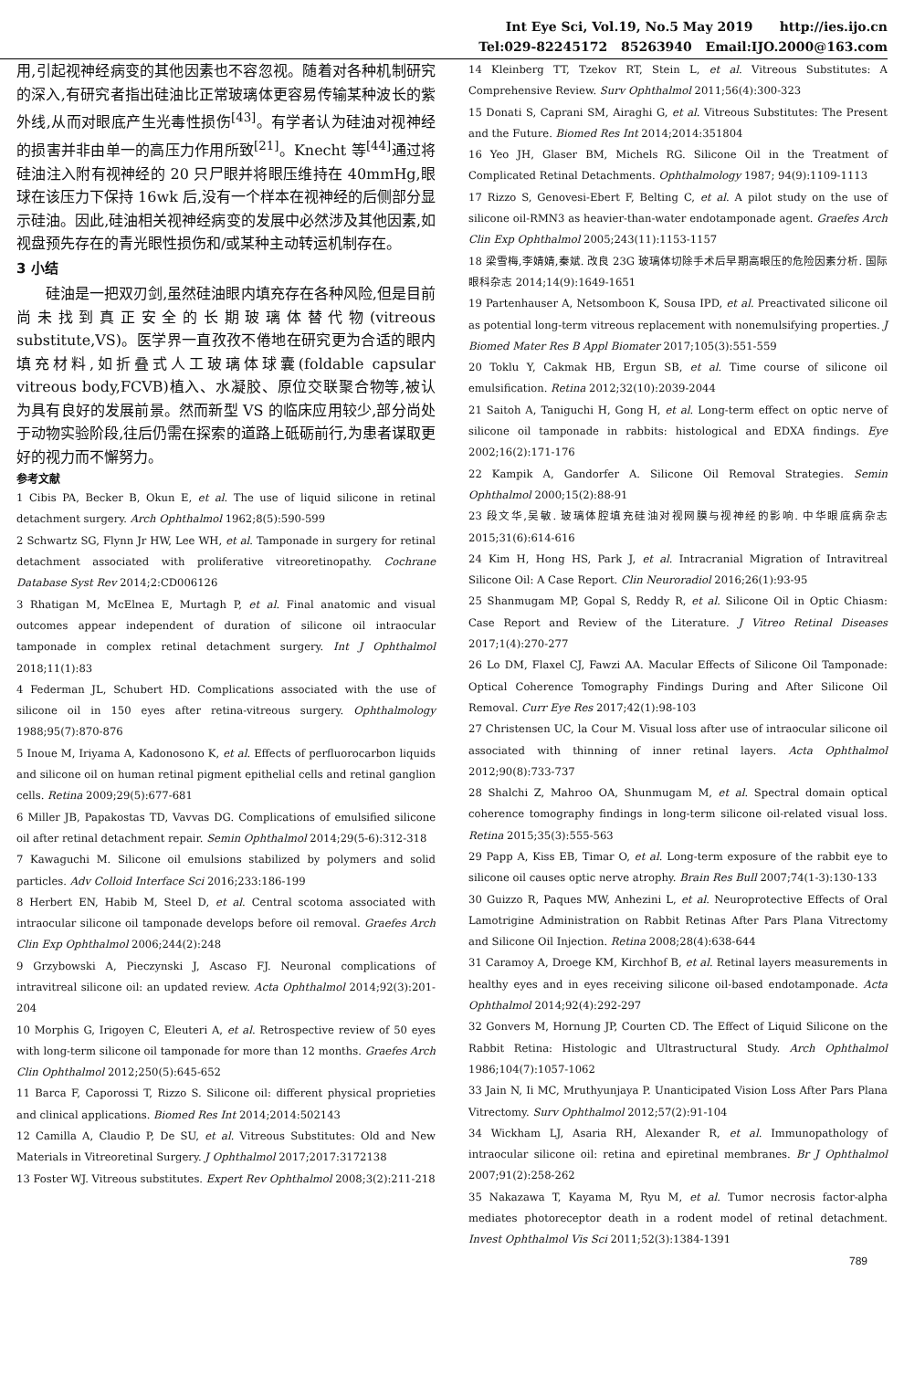Int Eye Sci, Vol.19, No.5 May 2019 http://ies.ijo.cn
Tel:029-82245172 85263940 Email:IJO.2000@163.com
用,引起视神经病变的其他因素也不容忽视。随着对各种机制研究的深入,有研究者指出硅油比正常玻璃体更容易传输某种波长的紫外线,从而对眼底产生光毒性损伤<sup>[43]</sup>。有学者认为硅油对视神经的损害并非由单一的高压力作用所致<sup>[21]</sup>。Knecht 等<sup>[44]</sup>通过将硅油注入附有视神经的 20 只尸眼并将眼压维持在 40mmHg,眼球在该压力下保持 16wk 后,没有一个样本在视神经的后侧部分显示硅油。因此,硅油相关视神经病变的发展中必然涉及其他因素,如视盘预先存在的青光眼性损伤和/或某种主动转运机制存在。
3 小结
硅油是一把双刃剑,虽然硅油眼内填充存在各种风险,但是目前尚未找到真正安全的长期玻璃体替代物(vitreous substitute,VS)。医学界一直孜孜不倦地在研究更为合适的眼内填充材料,如折叠式人工玻璃体球囊(foldable capsular vitreous body,FCVB)植入、水凝胶、原位交联聚合物等,被认为具有良好的发展前景。然而新型 VS 的临床应用较少,部分尚处于动物实验阶段,往后仍需在探索的道路上砥砺前行,为患者谋取更好的视力而不懈努力。
参考文献
1 Cibis PA, Becker B, Okun E, et al. The use of liquid silicone in retinal detachment surgery. Arch Ophthalmol 1962;8(5):590-599
2 Schwartz SG, Flynn Jr HW, Lee WH, et al. Tamponade in surgery for retinal detachment associated with proliferative vitreoretinopathy. Cochrane Database Syst Rev 2014;2:CD006126
3 Rhatigan M, McElnea E, Murtagh P, et al. Final anatomic and visual outcomes appear independent of duration of silicone oil intraocular tamponade in complex retinal detachment surgery. Int J Ophthalmol 2018;11(1):83
4 Federman JL, Schubert HD. Complications associated with the use of silicone oil in 150 eyes after retina-vitreous surgery. Ophthalmology 1988;95(7):870-876
5 Inoue M, Iriyama A, Kadonosono K, et al. Effects of perfluorocarbon liquids and silicone oil on human retinal pigment epithelial cells and retinal ganglion cells. Retina 2009;29(5):677-681
6 Miller JB, Papakostas TD, Vavvas DG. Complications of emulsified silicone oil after retinal detachment repair. Semin Ophthalmol 2014;29(5-6):312-318
7 Kawaguchi M. Silicone oil emulsions stabilized by polymers and solid particles. Adv Colloid Interface Sci 2016;233:186-199
8 Herbert EN, Habib M, Steel D, et al. Central scotoma associated with intraocular silicone oil tamponade develops before oil removal. Graefes Arch Clin Exp Ophthalmol 2006;244(2):248
9 Grzybowski A, Pieczynski J, Ascaso FJ. Neuronal complications of intravitreal silicone oil: an updated review. Acta Ophthalmol 2014;92(3):201-204
10 Morphis G, Irigoyen C, Eleuteri A, et al. Retrospective review of 50 eyes with long-term silicone oil tamponade for more than 12 months. Graefes Arch Clin Ophthalmol 2012;250(5):645-652
11 Barca F, Caporossi T, Rizzo S. Silicone oil: different physical proprieties and clinical applications. Biomed Res Int 2014;2014:502143
12 Camilla A, Claudio P, De SU, et al. Vitreous Substitutes: Old and New Materials in Vitreoretinal Surgery. J Ophthalmol 2017;2017:3172138
13 Foster WJ. Vitreous substitutes. Expert Rev Ophthalmol 2008;3(2):211-218
14 Kleinberg TT, Tzekov RT, Stein L, et al. Vitreous Substitutes: A Comprehensive Review. Surv Ophthalmol 2011;56(4):300-323
15 Donati S, Caprani SM, Airaghi G, et al. Vitreous Substitutes: The Present and the Future. Biomed Res Int 2014;2014:351804
16 Yeo JH, Glaser BM, Michels RG. Silicone Oil in the Treatment of Complicated Retinal Detachments. Ophthalmology 1987; 94(9):1109-1113
17 Rizzo S, Genovesi-Ebert F, Belting C, et al. A pilot study on the use of silicone oil-RMN3 as heavier-than-water endotamponade agent. Graefes Arch Clin Exp Ophthalmol 2005;243(11):1153-1157
18 梁雪梅,李婧婧,秦斌. 改良 23G 玻璃体切除手术后早期高眼压的危险因素分析. 国际眼科杂志 2014;14(9):1649-1651
19 Partenhauser A, Netsomboon K, Sousa IPD, et al. Preactivated silicone oil as potential long-term vitreous replacement with nonemulsifying properties. J Biomed Mater Res B Appl Biomater 2017;105(3):551-559
20 Toklu Y, Cakmak HB, Ergun SB, et al. Time course of silicone oil emulsification. Retina 2012;32(10):2039-2044
21 Saitoh A, Taniguchi H, Gong H, et al. Long-term effect on optic nerve of silicone oil tamponade in rabbits: histological and EDXA findings. Eye 2002;16(2):171-176
22 Kampik A, Gandorfer A. Silicone Oil Removal Strategies. Semin Ophthalmol 2000;15(2):88-91
23 段文华,吴敏. 玻璃体腔填充硅油对视网膜与视神经的影响. 中华眼底病杂志 2015;31(6):614-616
24 Kim H, Hong HS, Park J, et al. Intracranial Migration of Intravitreal Silicone Oil: A Case Report. Clin Neuroradiol 2016;26(1):93-95
25 Shanmugam MP, Gopal S, Reddy R, et al. Silicone Oil in Optic Chiasm: Case Report and Review of the Literature. J Vitreo Retinal Diseases 2017;1(4):270-277
26 Lo DM, Flaxel CJ, Fawzi AA. Macular Effects of Silicone Oil Tamponade: Optical Coherence Tomography Findings During and After Silicone Oil Removal. Curr Eye Res 2017;42(1):98-103
27 Christensen UC, la Cour M. Visual loss after use of intraocular silicone oil associated with thinning of inner retinal layers. Acta Ophthalmol 2012;90(8):733-737
28 Shalchi Z, Mahroo OA, Shunmugam M, et al. Spectral domain optical coherence tomography findings in long-term silicone oil-related visual loss. Retina 2015;35(3):555-563
29 Papp A, Kiss EB, Timar O, et al. Long-term exposure of the rabbit eye to silicone oil causes optic nerve atrophy. Brain Res Bull 2007;74(1-3):130-133
30 Guizzo R, Paques MW, Anhezini L, et al. Neuroprotective Effects of Oral Lamotrigine Administration on Rabbit Retinas After Pars Plana Vitrectomy and Silicone Oil Injection. Retina 2008;28(4):638-644
31 Caramoy A, Droege KM, Kirchhof B, et al. Retinal layers measurements in healthy eyes and in eyes receiving silicone oil-based endotamponade. Acta Ophthalmol 2014;92(4):292-297
32 Gonvers M, Hornung JP, Courten CD. The Effect of Liquid Silicone on the Rabbit Retina: Histologic and Ultrastructural Study. Arch Ophthalmol 1986;104(7):1057-1062
33 Jain N, Ii MC, Mruthyunjaya P. Unanticipated Vision Loss After Pars Plana Vitrectomy. Surv Ophthalmol 2012;57(2):91-104
34 Wickham LJ, Asaria RH, Alexander R, et al. Immunopathology of intraocular silicone oil: retina and epiretinal membranes. Br J Ophthalmol 2007;91(2):258-262
35 Nakazawa T, Kayama M, Ryu M, et al. Tumor necrosis factor-alpha mediates photoreceptor death in a rodent model of retinal detachment. Invest Ophthalmol Vis Sci 2011;52(3):1384-1391
789